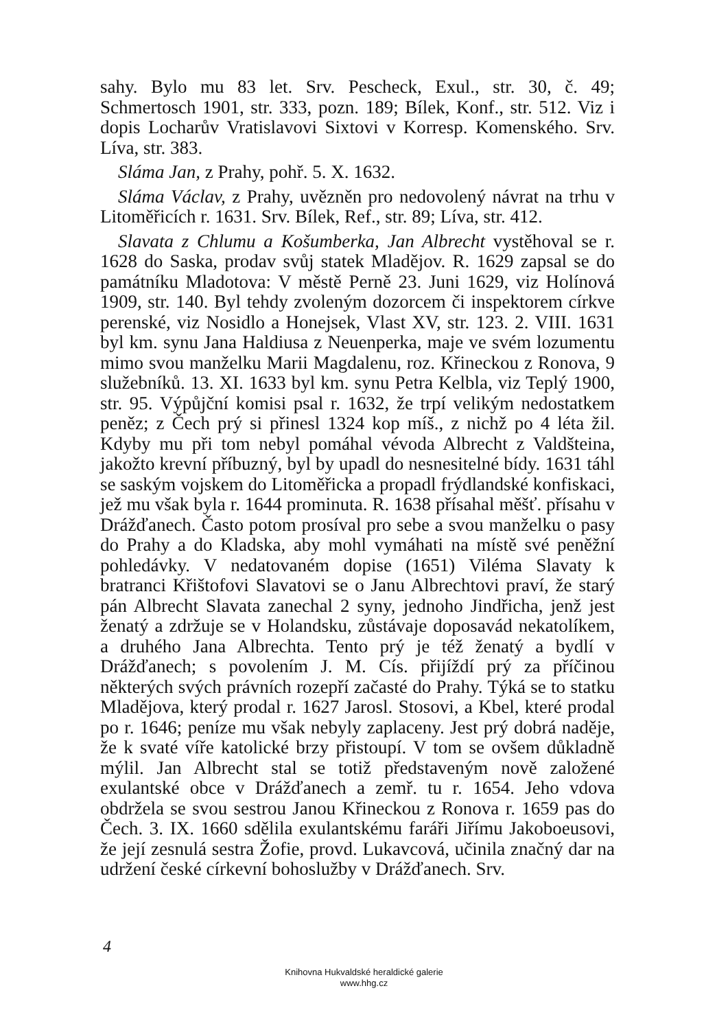sahy. Bylo mu 83 let. Srv. Pescheck, Exul., str. 30, č. 49; Schmertosch 1901, str. 333, pozn. 189; Bílek, Konf., str. 512. Viz i dopis Locharův Vratislavovi Sixtovi v Korresp. Komenského. Srv. Líva, str. 383.
Sláma Jan, z Prahy, pohř. 5. X. 1632.
Sláma Václav, z Prahy, uvězněn pro nedovolený návrat na trhu v Litoměřicích r. 1631. Srv. Bílek, Ref., str. 89; Líva, str. 412.
Slavata z Chlumu a Košumberka, Jan Albrecht vystěhoval se r. 1628 do Saska, prodav svůj statek Mladějov. R. 1629 zapsal se do památníku Mladotova: V městě Perně 23. Juni 1629, viz Holínová 1909, str. 140. Byl tehdy zvoleným dozorcem či inspektorem církve perenské, viz Nosidlo a Honejsek, Vlast XV, str. 123. 2. VIII. 1631 byl km. synu Jana Haldiusa z Neuenperka, maje ve svém lozumentu mimo svou manželku Marii Magdalenu, roz. Křineckou z Ronova, 9 služebníků. 13. XI. 1633 byl km. synu Petra Kelbla, viz Teplý 1900, str. 95. Výpůjční komisi psal r. 1632, že trpí velikým nedostatkem peněz; z Čech prý si přinesl 1324 kop míš., z nichž po 4 léta žil. Kdyby mu při tom nebyl pomáhal vévoda Albrecht z Valdšteina, jakožto krevní příbuzný, byl by upadl do nesnesitelné bídy. 1631 táhl se saským vojskem do Litoměřicka a propadl frýdlandské konfiskaci, jež mu však byla r. 1644 prominuta. R. 1638 přísahal měšť. přísahu v Drážďanech. Často potom prosíval pro sebe a svou manželku o pasy do Prahy a do Kladska, aby mohl vymáhati na místě své peněžní pohledávky. V nedatovaném dopise (1651) Viléma Slavaty k bratranci Křištofovi Slavatovi se o Janu Albrechtovi praví, že starý pán Albrecht Slavata zanechal 2 syny, jednoho Jindřicha, jenž jest ženatý a zdržuje se v Holandsku, zůstávaje doposavád nekatolíkem, a druhého Jana Albrechta. Tento prý je též ženatý a bydlí v Drážďanech; s povolením J. M. Cís. přijíždí prý za příčinou některých svých právních rozepří začasté do Prahy. Týká se to statku Mladějova, který prodal r. 1627 Jarosl. Stosovi, a Kbel, které prodal po r. 1646; peníze mu však nebyly zaplaceny. Jest prý dobrá naděje, že k svaté víře katolické brzy přistoupí. V tom se ovšem důkladně mýlil. Jan Albrecht stal se totiž představeným nově založené exulantské obce v Drážďanech a zemř. tu r. 1654. Jeho vdova obdržela se svou sestrou Janou Křineckou z Ronova r. 1659 pas do Čech. 3. IX. 1660 sdělila exulantskému faráři Jiřímu Jakoboeusovi, že její zesnulá sestra Žofie, provd. Lukavcová, učinila značný dar na udržení české církevní bohoslužby v Drážďanech. Srv.
4
Knihovna Hukvaldské heraldické galerie
www.hhg.cz